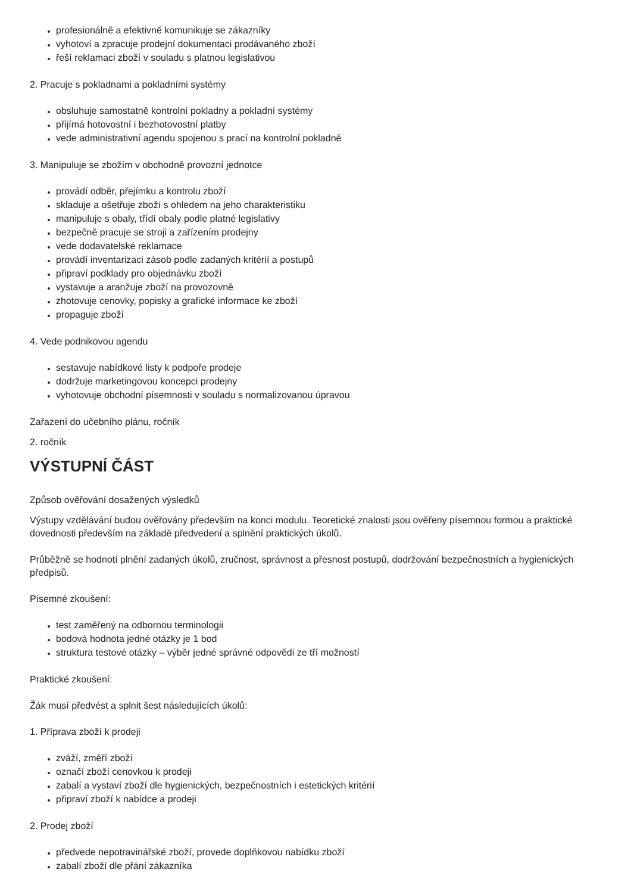profesionálně a efektivně komunikuje se zákazníky
vyhotoví a zpracuje prodejní dokumentaci prodávaného zboží
řeší reklamaci zboží v souladu s platnou legislativou
2. Pracuje s pokladnami a pokladními systémy
obsluhuje samostatně kontrolní pokladny a pokladní systémy
přijímá hotovostní i bezhotovostní platby
vede administrativní agendu spojenou s prací na kontrolní pokladně
3. Manipuluje se zbožím v obchodně provozní jednotce
provádí odběr, přejímku a kontrolu zboží
skladuje a ošetřuje zboží s ohledem na jeho charakteristiku
manipuluje s obaly, třídí obaly podle platné legislativy
bezpečně pracuje se stroji a zařízením prodejny
vede dodavatelské reklamace
provádí inventarizaci zásob podle zadaných kritérií a postupů
připraví podklady pro objednávku zboží
vystavuje a aranžuje zboží na provozovně
zhotovuje cenovky, popisky a grafické informace ke zboží
propaguje zboží
4. Vede podnikovou agendu
sestavuje nabídkové listy k podpoře prodeje
dodržuje marketingovou koncepci prodejny
vyhotovuje obchodní písemnosti v souladu s normalizovanou úpravou
Zařazení do učebního plánu, ročník
2. ročník
VÝSTUPNÍ ČÁST
Způsob ověřování dosažených výsledků
Výstupy vzdělávání budou ověřovány především na konci modulu. Teoretické znalosti jsou ověřeny písemnou formou a praktické dovednosti především na základě předvedení a splnění praktických úkolů.
Průběžně se hodnotí plnění zadaných úkolů, zručnost, správnost a přesnost postupů, dodržování bezpečnostních a hygienických předpisů.
Písemné zkoušení:
test zaměřený na odbornou terminologii
bodová hodnota jedné otázky je 1 bod
struktura testové otázky – výběr jedné správné odpovědi ze tří možností
Praktické zkoušení:
Žák musí předvést a splnit šest následujících úkolů:
1. Příprava zboží k prodeji
zváží, změří zboží
označí zboží cenovkou k prodeji
zabalí a vystaví zboží dle hygienických, bezpečnostních i estetických kritérií
připraví zboží k nabídce a prodeji
2. Prodej zboží
předvede nepotravinářské zboží, provede doplňkovou nabídku zboží
zabalí zboží dle přání zákazníka